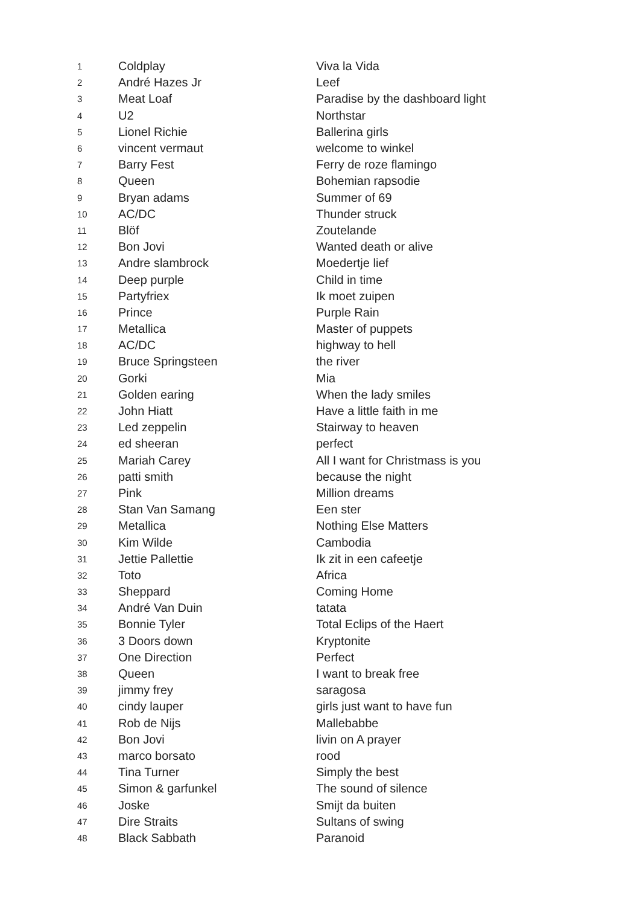| 1 | Coldplay | Viva la Vida |
| 2 | André Hazes Jr | Leef |
| 3 | Meat Loaf | Paradise by the dashboard light |
| 4 | U2 | Northstar |
| 5 | Lionel Richie | Ballerina girls |
| 6 | vincent vermaut | welcome to winkel |
| 7 | Barry Fest | Ferry de roze flamingo |
| 8 | Queen | Bohemian rapsodie |
| 9 | Bryan adams | Summer of 69 |
| 10 | AC/DC | Thunder struck |
| 11 | Blöf | Zoutelande |
| 12 | Bon Jovi | Wanted death or alive |
| 13 | Andre slambrock | Moedertje lief |
| 14 | Deep purple | Child in time |
| 15 | Partyfriex | Ik moet zuipen |
| 16 | Prince | Purple Rain |
| 17 | Metallica | Master of puppets |
| 18 | AC/DC | highway to hell |
| 19 | Bruce Springsteen | the river |
| 20 | Gorki | Mia |
| 21 | Golden earing | When the lady smiles |
| 22 | John Hiatt | Have a little faith in me |
| 23 | Led zeppelin | Stairway to heaven |
| 24 | ed sheeran | perfect |
| 25 | Mariah Carey | All I want for Christmass is you |
| 26 | patti smith | because the night |
| 27 | Pink | Million dreams |
| 28 | Stan Van Samang | Een ster |
| 29 | Metallica | Nothing Else Matters |
| 30 | Kim Wilde | Cambodia |
| 31 | Jettie Pallettie | Ik zit in een cafeetje |
| 32 | Toto | Africa |
| 33 | Sheppard | Coming Home |
| 34 | André Van Duin | tatata |
| 35 | Bonnie Tyler | Total Eclips of the Haert |
| 36 | 3 Doors down | Kryptonite |
| 37 | One Direction | Perfect |
| 38 | Queen | I want to break free |
| 39 | jimmy frey | saragosa |
| 40 | cindy lauper | girls just want to have fun |
| 41 | Rob de Nijs | Mallebabbe |
| 42 | Bon Jovi | livin on A prayer |
| 43 | marco borsato | rood |
| 44 | Tina Turner | Simply the best |
| 45 | Simon & garfunkel | The sound of silence |
| 46 | Joske | Smijt da buiten |
| 47 | Dire Straits | Sultans of swing |
| 48 | Black Sabbath | Paranoid |